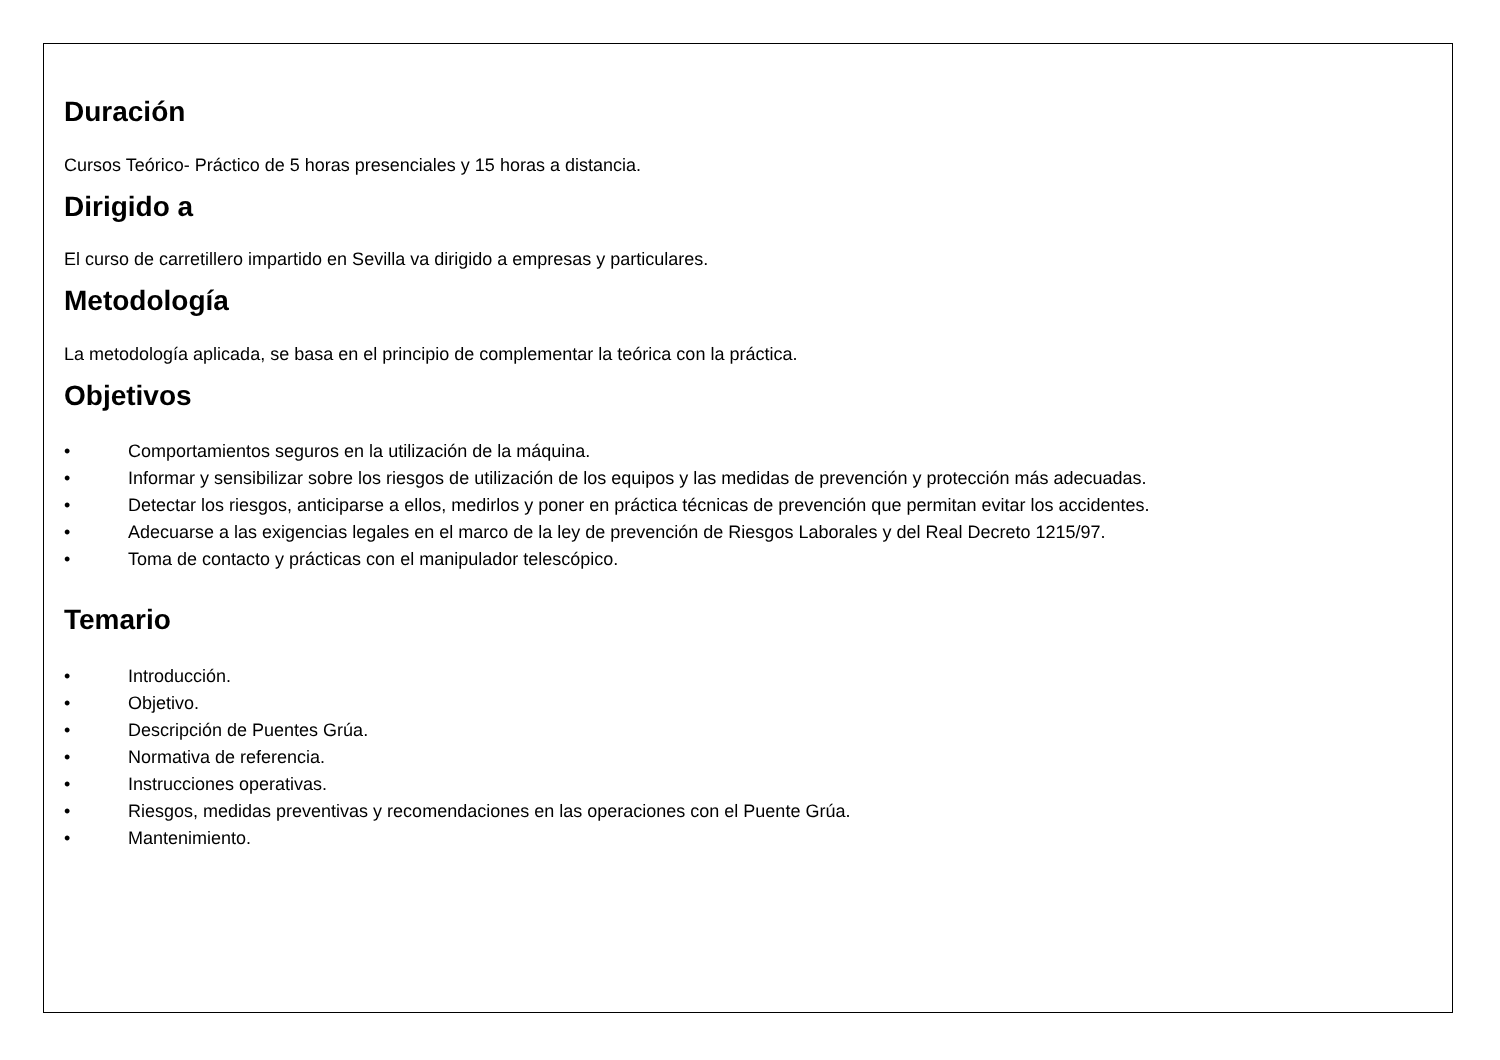Duración
Cursos Teórico- Práctico de 5 horas presenciales y 15 horas a distancia.
Dirigido a
El curso de carretillero impartido en Sevilla va dirigido a empresas y particulares.
Metodología
La metodología aplicada, se basa en el principio de complementar la teórica con la práctica.
Objetivos
• Comportamientos seguros en la utilización de la máquina.
• Informar y sensibilizar sobre los riesgos de utilización de los equipos y las medidas de prevención y protección más adecuadas.
• Detectar los riesgos, anticiparse a ellos, medirlos y poner en práctica técnicas de prevención que permitan evitar los accidentes.
• Adecuarse a las exigencias legales en el marco de la ley de prevención de Riesgos Laborales y del Real Decreto 1215/97.
• Toma de contacto y prácticas con el manipulador telescópico.
Temario
• Introducción.
• Objetivo.
• Descripción de Puentes Grúa.
• Normativa de referencia.
• Instrucciones operativas.
• Riesgos, medidas preventivas y recomendaciones en las operaciones con el Puente Grúa.
• Mantenimiento.